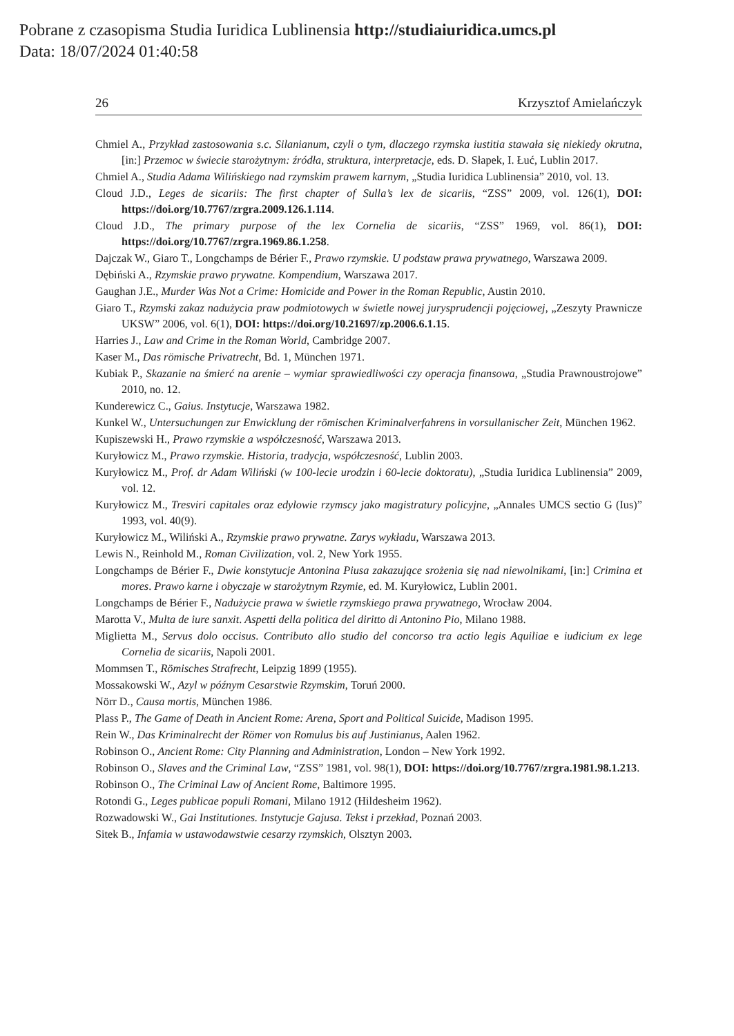Pobrane z czasopisma Studia Iuridica Lublinensia http://studiaiuridica.umcs.pl
Data: 18/07/2024 01:40:58
26 Krzysztof Amielańczyk
Chmiel A., Przykład zastosowania s.c. Silanianum, czyli o tym, dlaczego rzymska iustitia stawała się niekiedy okrutna, [in:] Przemoc w świecie starożytnym: źródła, struktura, interpretacje, eds. D. Słapek, I. Łuć, Lublin 2017.
Chmiel A., Studia Adama Wilińskiego nad rzymskim prawem karnym, „Studia Iuridica Lublinensia” 2010, vol. 13.
Cloud J.D., Leges de sicariis: The first chapter of Sulla’s lex de sicariis, “ZSS” 2009, vol. 126(1), DOI: https://doi.org/10.7767/zrgra.2009.126.1.114.
Cloud J.D., The primary purpose of the lex Cornelia de sicariis, “ZSS” 1969, vol. 86(1), DOI: https://doi.org/10.7767/zrgra.1969.86.1.258.
Dajczak W., Giaro T., Longchamps de Bérier F., Prawo rzymskie. U podstaw prawa prywatnego, Warszawa 2009.
Dębiński A., Rzymskie prawo prywatne. Kompendium, Warszawa 2017.
Gaughan J.E., Murder Was Not a Crime: Homicide and Power in the Roman Republic, Austin 2010.
Giaro T., Rzymski zakaz nadużycia praw podmiotowych w świetle nowej jurysprudencji pojęciowej, „Zeszyty Prawnicze UKSW” 2006, vol. 6(1), DOI: https://doi.org/10.21697/zp.2006.6.1.15.
Harries J., Law and Crime in the Roman World, Cambridge 2007.
Kaser M., Das römische Privatrecht, Bd. 1, München 1971.
Kubiak P., Skazanie na śmierć na arenie – wymiar sprawiedliwości czy operacja finansowa, „Studia Prawnoustrojowe” 2010, no. 12.
Kunderewicz C., Gaius. Instytucje, Warszawa 1982.
Kunkel W., Untersuchungen zur Enwicklung der römischen Kriminalverfahrens in vorsullanischer Zeit, München 1962.
Kupiszewski H., Prawo rzymskie a współczesność, Warszawa 2013.
Kuryłowicz M., Prawo rzymskie. Historia, tradycja, współczesność, Lublin 2003.
Kuryłowicz M., Prof. dr Adam Wiliński (w 100-lecie urodzin i 60-lecie doktoratu), „Studia Iuridica Lublinensia” 2009, vol. 12.
Kuryłowicz M., Tresviri capitales oraz edylowie rzymscy jako magistratury policyjne, „Annales UMCS sectio G (Ius)” 1993, vol. 40(9).
Kuryłowicz M., Wiliński A., Rzymskie prawo prywatne. Zarys wykładu, Warszawa 2013.
Lewis N., Reinhold M., Roman Civilization, vol. 2, New York 1955.
Longchamps de Bérier F., Dwie konstytucje Antonina Piusa zakazujące srożenia się nad niewolnikami, [in:] Crimina et mores. Prawo karne i obyczaje w starożytnym Rzymie, ed. M. Kuryłowicz, Lublin 2001.
Longchamps de Bérier F., Nadużycie prawa w świetle rzymskiego prawa prywatnego, Wrocław 2004.
Marotta V., Multa de iure sanxit. Aspetti della politica del diritto di Antonino Pio, Milano 1988.
Miglietta M., Servus dolo occisus. Contributo allo studio del concorso tra actio legis Aquiliae e iudicium ex lege Cornelia de sicariis, Napoli 2001.
Mommsen T., Römisches Strafrecht, Leipzig 1899 (1955).
Mossakowski W., Azyl w późnym Cesarstwie Rzymskim, Toruń 2000.
Nörr D., Causa mortis, München 1986.
Plass P., The Game of Death in Ancient Rome: Arena, Sport and Political Suicide, Madison 1995.
Rein W., Das Kriminalrecht der Römer von Romulus bis auf Justinianus, Aalen 1962.
Robinson O., Ancient Rome: City Planning and Administration, London – New York 1992.
Robinson O., Slaves and the Criminal Law, “ZSS” 1981, vol. 98(1), DOI: https://doi.org/10.7767/zrgra.1981.98.1.213.
Robinson O., The Criminal Law of Ancient Rome, Baltimore 1995.
Rotondi G., Leges publicae populi Romani, Milano 1912 (Hildesheim 1962).
Rozwadowski W., Gai Institutiones. Instytucje Gajusa. Tekst i przekład, Poznań 2003.
Sitek B., Infamia w ustawodawstwie cesarzy rzymskich, Olsztyn 2003.